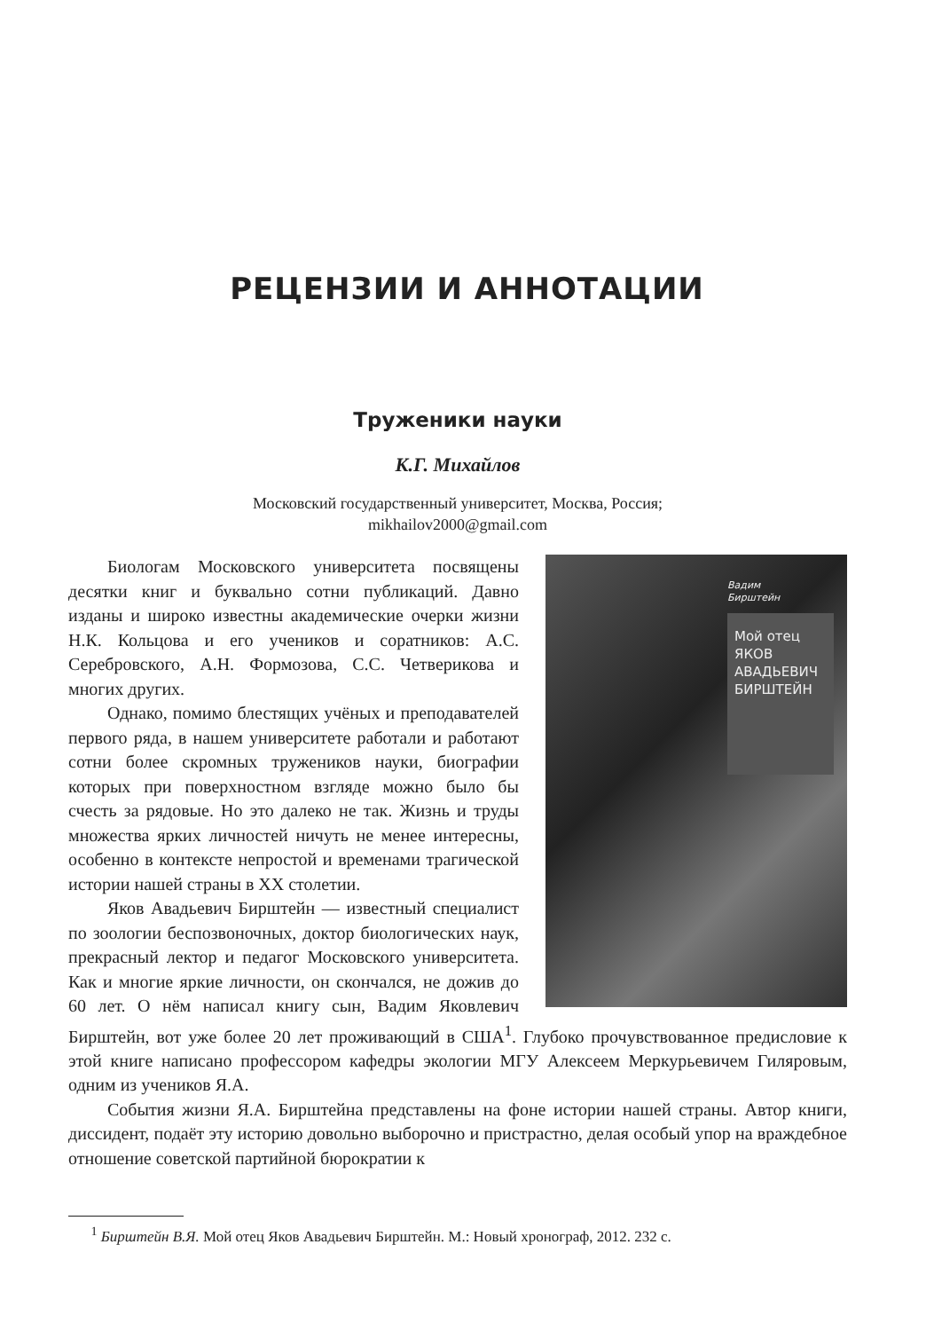РЕЦЕНЗИИ И АННОТАЦИИ
Труженики науки
К.Г. Михайлов
Московский государственный университет, Москва, Россия;
mikhailov2000@gmail.com
Вадим
Бирштейн
Мой отец
ЯКОВ
АВАДЬЕВИЧ
БИРШТЕЙН
Биологам Московского университета посвящены десятки книг и буквально сотни публикаций. Давно изданы и широко известны академические очерки жизни Н.К. Кольцова и его учеников и соратников: А.С. Серебровского, А.Н. Формозова, С.С. Четверикова и многих других.
Однако, помимо блестящих учёных и преподавателей первого ряда, в нашем университете работали и работают сотни более скромных тружеников науки, биографии которых при поверхностном взгляде можно было бы счесть за рядовые. Но это далеко не так. Жизнь и труды множества ярких личностей ничуть не менее интересны, особенно в контексте непростой и временами трагической истории нашей страны в ХХ столетии.
Яков Авадьевич Бирштейн — известный специалист по зоологии беспозвоночных, доктор биологических наук, прекрасный лектор и педагог Московского университета. Как и многие яркие личности, он скончался, не дожив до 60 лет. О нём написал книгу сын, Вадим Яковлевич Бирштейн, вот уже более 20 лет проживающий в США<sup>1</sup>. Глубоко прочувствованное предисловие к этой книге написано профессором кафедры экологии МГУ Алексеем Меркурьевичем Гиляровым, одним из учеников Я.А.
События жизни Я.А. Бирштейна представлены на фоне истории нашей страны. Автор книги, диссидент, подаёт эту историю довольно выборочно и пристрастно, делая особый упор на враждебное отношение советской партийной бюрократии к
<sup>1</sup> Бирштейн В.Я. Мой отец Яков Авадьевич Бирштейн. М.: Новый хронограф, 2012. 232 с.